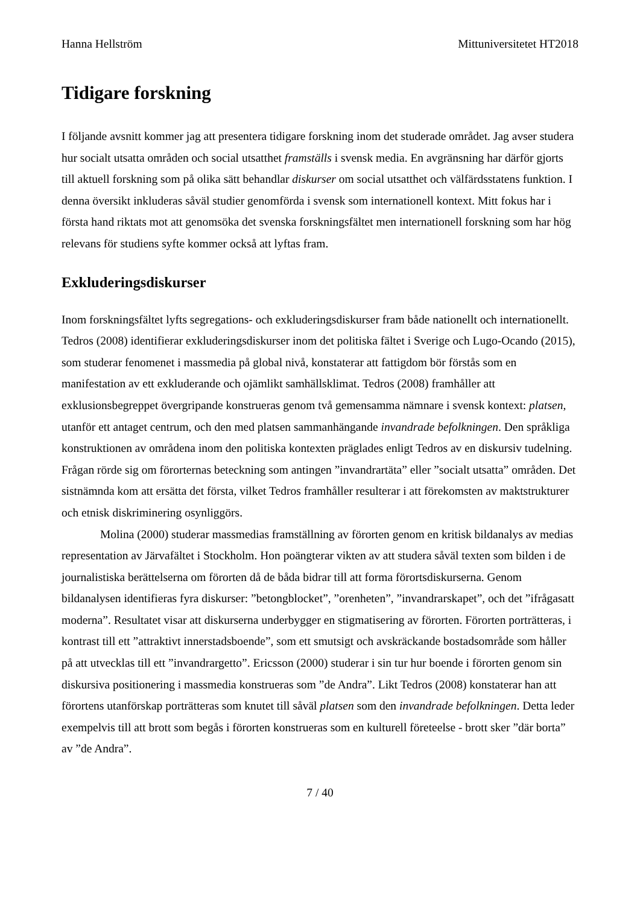Hanna Hellström Mittuniversitetet HT2018
Tidigare forskning
I följande avsnitt kommer jag att presentera tidigare forskning inom det studerade området. Jag avser studera hur socialt utsatta områden och social utsatthet framställs i svensk media. En avgränsning har därför gjorts till aktuell forskning som på olika sätt behandlar diskurser om social utsatthet och välfärdsstatens funktion. I denna översikt inkluderas såväl studier genomförda i svensk som internationell kontext. Mitt fokus har i första hand riktats mot att genomsöka det svenska forskningsfältet men internationell forskning som har hög relevans för studiens syfte kommer också att lyftas fram.
Exkluderingsdiskurser
Inom forskningsfältet lyfts segregations- och exkluderingsdiskurser fram både nationellt och internationellt. Tedros (2008) identifierar exkluderingsdiskurser inom det politiska fältet i Sverige och Lugo-Ocando (2015), som studerar fenomenet i massmedia på global nivå, konstaterar att fattigdom bör förstås som en manifestation av ett exkluderande och ojämlikt samhällsklimat. Tedros (2008) framhåller att exklusionsbegreppet övergripande konstrueras genom två gemensamma nämnare i svensk kontext: platsen, utanför ett antaget centrum, och den med platsen sammanhängande invandrade befolkningen. Den språkliga konstruktionen av områdena inom den politiska kontexten präglades enligt Tedros av en diskursiv tudelning. Frågan rörde sig om förorternas beteckning som antingen ”invandrartäta” eller ”socialt utsatta” områden. Det sistnämnda kom att ersätta det första, vilket Tedros framhåller resulterar i att förekomsten av maktstrukturer och etnisk diskriminering osynliggörs.
Molina (2000) studerar massmedias framställning av förorten genom en kritisk bildanalys av medias representation av Järvafältet i Stockholm. Hon poängterar vikten av att studera såväl texten som bilden i de journalistiska berättelserna om förorten då de båda bidrar till att forma förortsdiskurserna. Genom bildanalysen identifieras fyra diskurser: ”betongblocket”, ”orenheten”, ”invandrarskapet”, och det ”ifrågasatt moderna”. Resultatet visar att diskurserna underbygger en stigmatisering av förorten. Förorten porträtteras, i kontrast till ett ”attraktivt innerstadsboende”, som ett smutsigt och avskräckande bostadsområde som håller på att utvecklas till ett ”invandrargetto”. Ericsson (2000) studerar i sin tur hur boende i förorten genom sin diskursiva positionering i massmedia konstrueras som ”de Andra”. Likt Tedros (2008) konstaterar han att förortens utanförskap porträtteras som knutet till såväl platsen som den invandrade befolkningen. Detta leder exempelvis till att brott som begås i förorten konstrueras som en kulturell företeelse - brott sker ”där borta” av ”de Andra”.
7 / 40